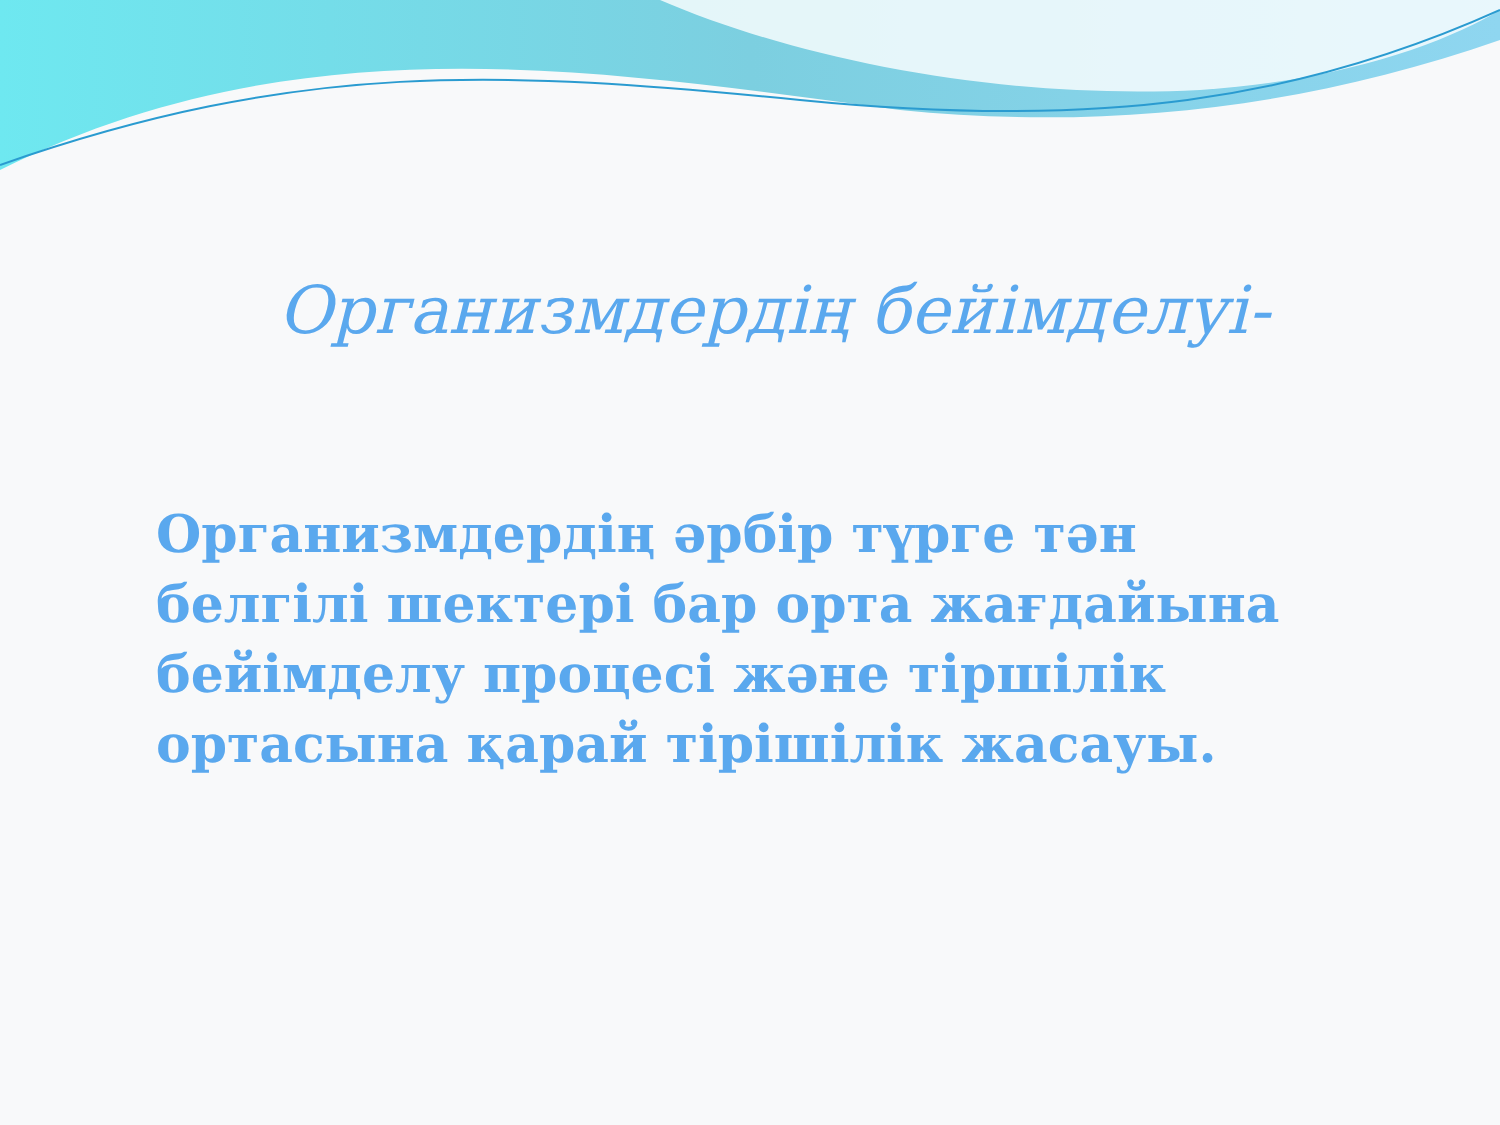Организмдердің бейімделуі-
Организмдердің әрбір түрге тән белгілі шектері бар орта жағдайына бейімделу процесі және тіршілік ортасына қарай тірішілік жасауы.